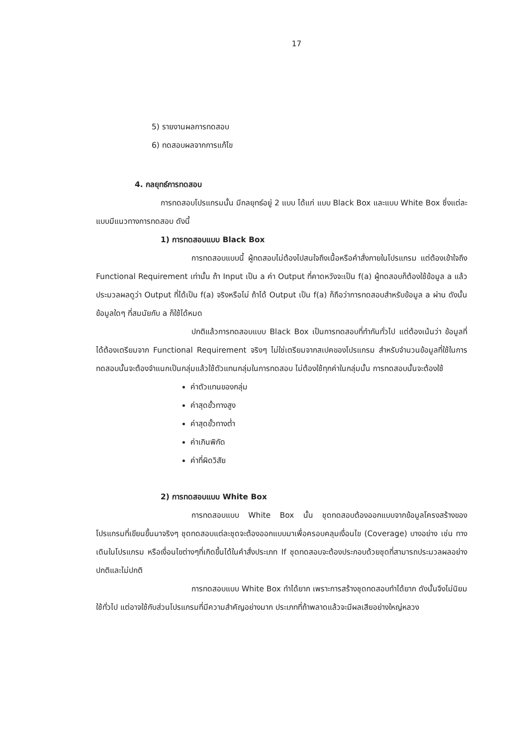17
5) รายงานผลการทดสอบ
6) ทดสอบผลจากการแก้ไข
4. กลยุทธ์การทดสอบ
การทดสอบโปรแกรมนั้น มีกลยุทธ์อยู่ 2 แบบ ได้แก่ แบบ Black Box และแบบ White Box ซึ่งแต่ละแบบมีแนวทางการทดสอบ ดังนี้
1) การทดสอบแบบ Black Box
การทดสอบแบบนี้ ผู้ทดสอบไม่ต้องไปสนใจถึงเนื้อหรือคำสั่งภายในโปรแกรม แต่ต้องเข้าใจถึง Functional Requirement เท่านั้น ถ้า Input เป็น a ค่า Output ที่คาดหวังจะเป็น f(a) ผู้ทดสอบก็ต้องใช้ข้อมูล a แล้วประมวลผลดูว่า Output ที่ได้เป็น f(a) จริงหรือไม่ ถ้าได้ Output เป็น f(a) ก็ถือว่าการทดสอบสำหรับข้อมูล a ผ่าน ดังนั้น ข้อมูลใดๆ ที่สมนัยกับ a ก็ใช้ได้หมด
ปกติแล้วการทดสอบแบบ Black Box เป็นการทดสอบที่ทำกันทั่วไป แต่ต้องเน้นว่า ข้อมูลที่ได้ต้องเตรียมจาก Functional Requirement จริงๆ ไม่ใช่เตรียมจากสเปคของโปรแกรม สำหรับจำนวนข้อมูลที่ใช้ในการทดสอบนั้นจะต้องจำแนกเป็นกลุ่มแล้วใช้ตัวแทนกลุ่มในการทดสอบ ไม่ต้องใช้ทุกค่าในกลุ่มนั้น การทดสอบนั้นจะต้องใช้
ค่าตัวแทนของกลุ่ม
ค่าสุดขั้วทางสูง
ค่าสุดขั้วทางต่ำ
ค่าเกินพิกัด
ค่าที่ผิดวิสัย
2) การทดสอบแบบ White Box
การทดสอบแบบ White Box นั้น ชุดทดสอบต้องออกแบบจากข้อมูลโครงสร้างของโปรแกรมที่เขียนขึ้นมาจริงๆ ชุดทดสอบแต่ละชุดจะต้องออกแบบมาเพื่อครอบคลุมเงื่อนไข (Coverage) บางอย่าง เช่น ทางเดินในโปรแกรม หรือเงื่อนไขต่างๆที่เกิดขึ้นได้ในคำสั่งประเภท If ชุดทดสอบจะต้องประกอบด้วยชุดที่สามารถประมวลผลอย่างปกติและไม่ปกติ
การทดสอบแบบ White Box ทำได้ยาก เพราะการสร้างชุดทดสอบทำได้ยาก ดังนั้นจึงไม่นิยมใช้ทั่วไป แต่อาจใช้กับส่วนโปรแกรมที่มีความสำคัญอย่างมาก ประเภทที่ถ้าพลาดแล้วจะมีผลเสียอย่างใหญ่หลวง